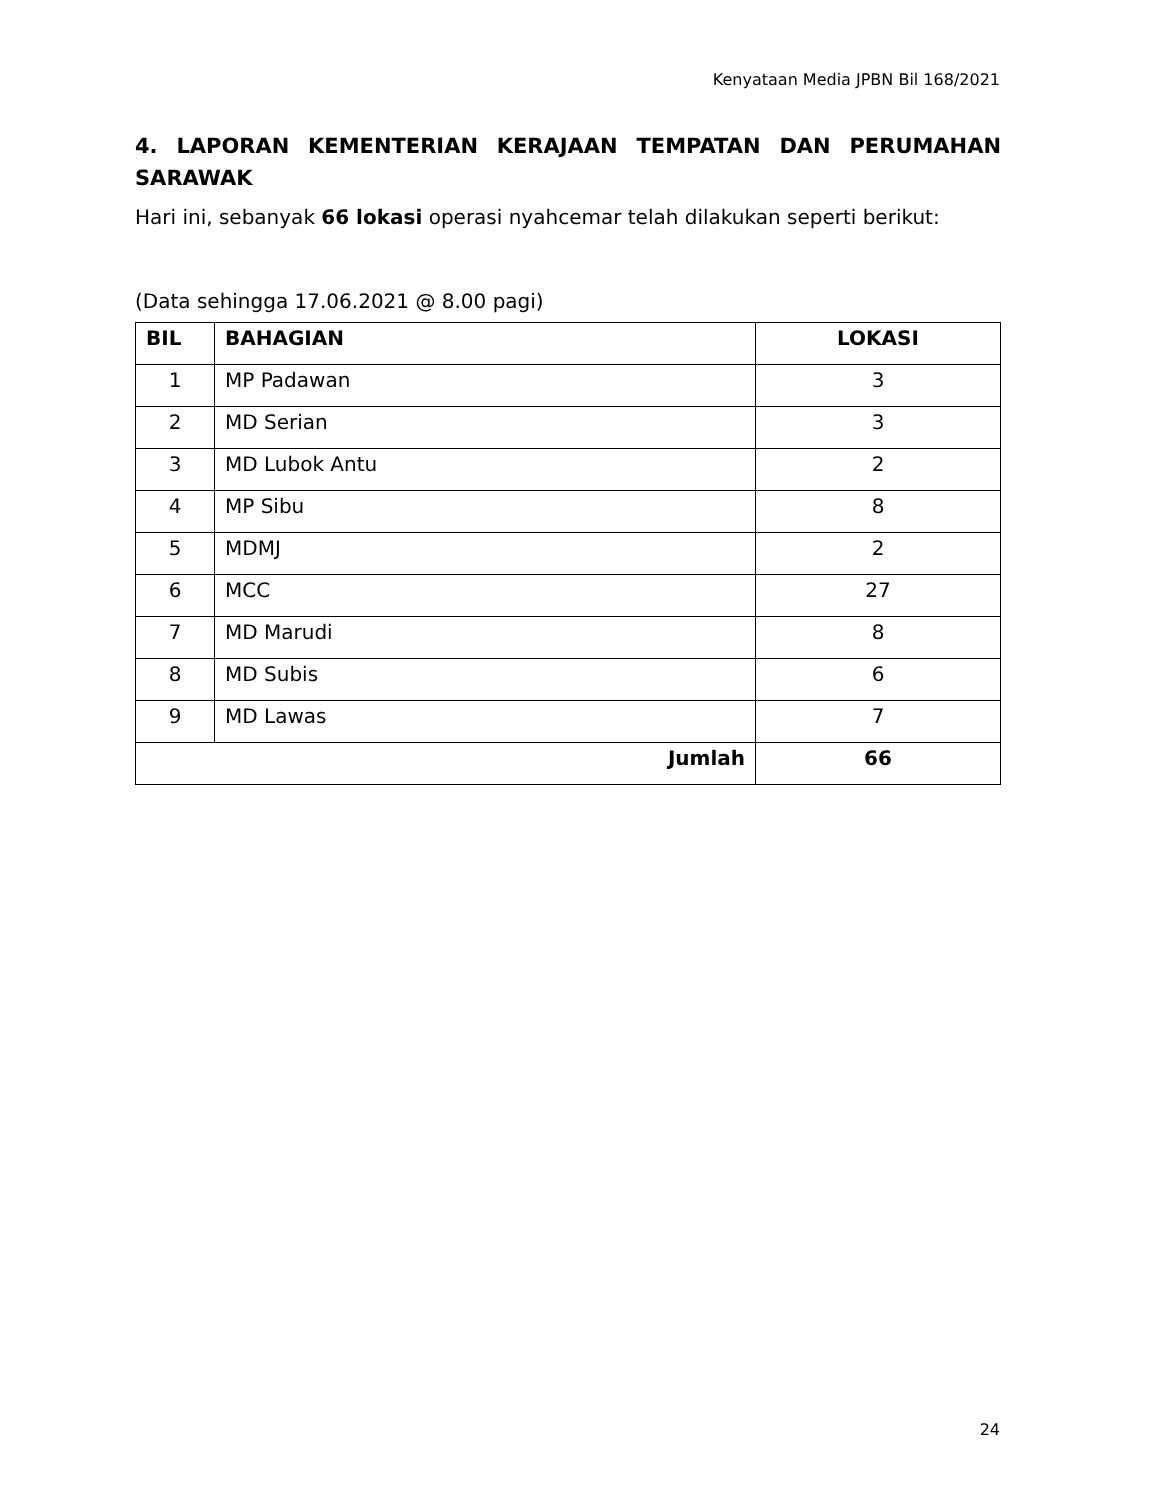Kenyataan Media JPBN Bil 168/2021
4. LAPORAN KEMENTERIAN KERAJAAN TEMPATAN DAN PERUMAHAN
SARAWAK
Hari ini, sebanyak 66 lokasi operasi nyahcemar telah dilakukan seperti berikut:
(Data sehingga 17.06.2021 @ 8.00 pagi)
| BIL | BAHAGIAN | LOKASI |
| --- | --- | --- |
| 1 | MP Padawan | 3 |
| 2 | MD Serian | 3 |
| 3 | MD Lubok Antu | 2 |
| 4 | MP Sibu | 8 |
| 5 | MDMJ | 2 |
| 6 | MCC | 27 |
| 7 | MD Marudi | 8 |
| 8 | MD Subis | 6 |
| 9 | MD Lawas | 7 |
| Jumlah | | 66 |
24